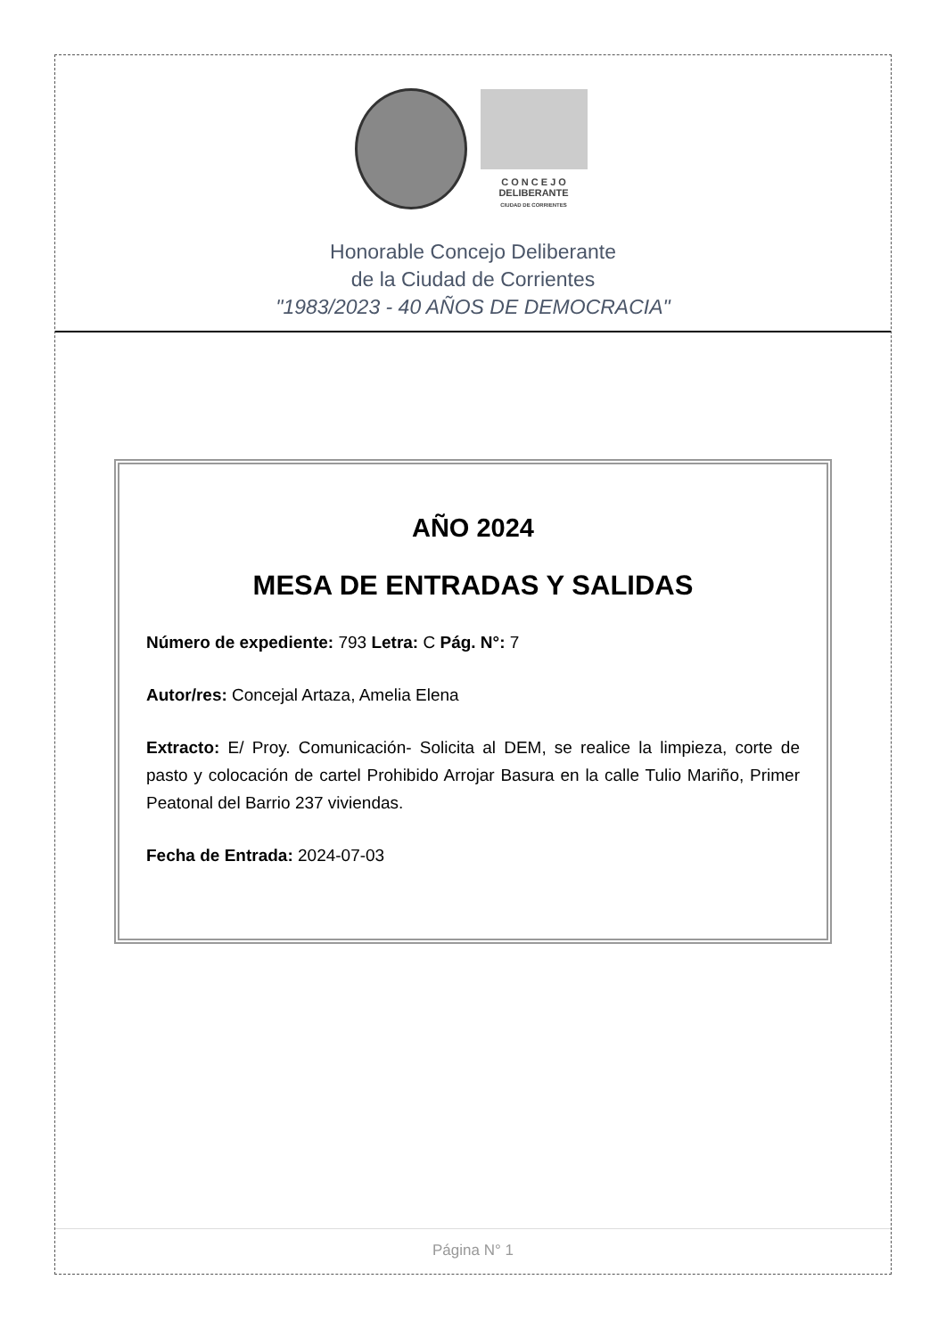C O N C E J O
DELIBERANTE
CIUDAD DE CORRIENTES
Honorable Concejo Deliberante
de la Ciudad de Corrientes
"1983/2023 - 40 AÑOS DE DEMOCRACIA"
AÑO 2024
MESA DE ENTRADAS Y SALIDAS
Número de expediente: 793 Letra: C Pág. N°: 7
Autor/res: Concejal Artaza, Amelia Elena
Extracto: E/ Proy. Comunicación- Solicita al DEM, se realice la limpieza, corte de pasto y colocación de cartel Prohibido Arrojar Basura en la calle Tulio Mariño, Primer Peatonal del Barrio 237 viviendas.
Fecha de Entrada: 2024-07-03
Página N° 1